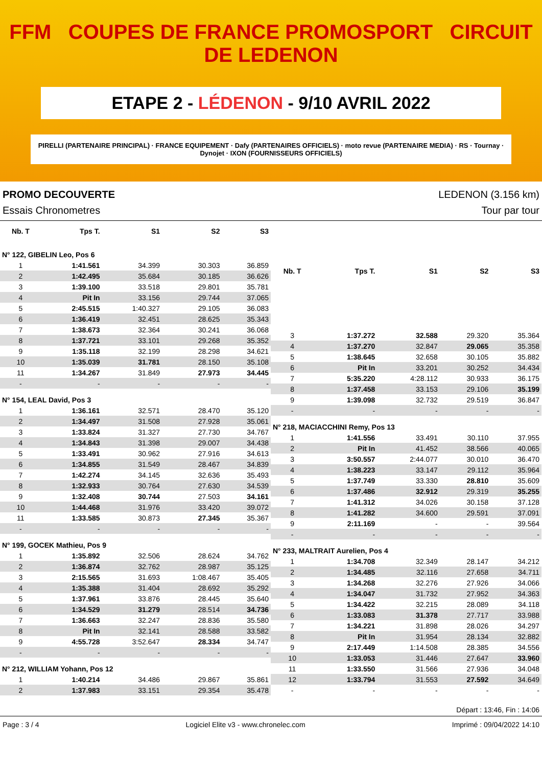FFM COUPES DE FRANCE PROMOSPORT CIRCUIT DE LEDENON
ETAPE 2 - LÉDENON - 9/10 AVRIL 2022
PIRELLI (PARTENAIRE PRINCIPAL) · FRANCE EQUIPEMENT · Dafy (PARTENAIRES OFFICIELS) · moto revue (PARTENAIRE MEDIA) · RS · Tournay · Dynojet · IXON (FOURNISSEURS OFFICIELS)
PROMO DECOUVERTE LEDENON (3.156 km)
Essais Chronometres Tour par tour
| Nb. T | Tps T. | S1 | S2 | S3 |
| --- | --- | --- | --- | --- |
| N° 122, GIBELIN Leo, Pos 6 | | | | |
| 1 | 1:41.561 | 34.399 | 30.303 | 36.859 |
| 2 | 1:42.495 | 35.684 | 30.185 | 36.626 |
| 3 | 1:39.100 | 33.518 | 29.801 | 35.781 |
| 4 | Pit In | 33.156 | 29.744 | 37.065 |
| 5 | 2:45.515 | 1:40.327 | 29.105 | 36.083 |
| 6 | 1:36.419 | 32.451 | 28.625 | 35.343 |
| 7 | 1:38.673 | 32.364 | 30.241 | 36.068 |
| 8 | 1:37.721 | 33.101 | 29.268 | 35.352 |
| 9 | 1:35.118 | 32.199 | 28.298 | 34.621 |
| 10 | 1:35.039 | 31.781 | 28.150 | 35.108 |
| 11 | 1:34.267 | 31.849 | 27.973 | 34.445 |
| - | - | - | - | - |
| N° 154, LEAL David, Pos 3 | | | | |
| 1 | 1:36.161 | 32.571 | 28.470 | 35.120 |
| 2 | 1:34.497 | 31.508 | 27.928 | 35.061 |
| 3 | 1:33.824 | 31.327 | 27.730 | 34.767 |
| 4 | 1:34.843 | 31.398 | 29.007 | 34.438 |
| 5 | 1:33.491 | 30.962 | 27.916 | 34.613 |
| 6 | 1:34.855 | 31.549 | 28.467 | 34.839 |
| 7 | 1:42.274 | 34.145 | 32.636 | 35.493 |
| 8 | 1:32.933 | 30.764 | 27.630 | 34.539 |
| 9 | 1:32.408 | 30.744 | 27.503 | 34.161 |
| 10 | 1:44.468 | 31.976 | 33.420 | 39.072 |
| 11 | 1:33.585 | 30.873 | 27.345 | 35.367 |
| - | - | - | - | - |
| N° 199, GOCEK Mathieu, Pos 9 | | | | |
| 1 | 1:35.892 | 32.506 | 28.624 | 34.762 |
| 2 | 1:36.874 | 32.762 | 28.987 | 35.125 |
| 3 | 2:15.565 | 31.693 | 1:08.467 | 35.405 |
| 4 | 1:35.388 | 31.404 | 28.692 | 35.292 |
| 5 | 1:37.961 | 33.876 | 28.445 | 35.640 |
| 6 | 1:34.529 | 31.279 | 28.514 | 34.736 |
| 7 | 1:36.663 | 32.247 | 28.836 | 35.580 |
| 8 | Pit In | 32.141 | 28.588 | 33.582 |
| 9 | 4:55.728 | 3:52.647 | 28.334 | 34.747 |
| - | - | - | - | - |
| N° 212, WILLIAM Yohann, Pos 12 | | | | |
| 1 | 1:40.214 | 34.486 | 29.867 | 35.861 |
| 2 | 1:37.983 | 33.151 | 29.354 | 35.478 |
| Nb. T | Tps T. | S1 | S2 | S3 |
| --- | --- | --- | --- | --- |
| 3 | 1:37.272 | 32.588 | 29.320 | 35.364 |
| 4 | 1:37.270 | 32.847 | 29.065 | 35.358 |
| 5 | 1:38.645 | 32.658 | 30.105 | 35.882 |
| 6 | Pit In | 33.201 | 30.252 | 34.434 |
| 7 | 5:35.220 | 4:28.112 | 30.933 | 36.175 |
| 8 | 1:37.458 | 33.153 | 29.106 | 35.199 |
| 9 | 1:39.098 | 32.732 | 29.519 | 36.847 |
| - | - | - | - | - |
| N° 218, MACIACCHINI Remy, Pos 13 | | | | |
| 1 | 1:41.556 | 33.491 | 30.110 | 37.955 |
| 2 | Pit In | 41.452 | 38.566 | 40.065 |
| 3 | 3:50.557 | 2:44.077 | 30.010 | 36.470 |
| 4 | 1:38.223 | 33.147 | 29.112 | 35.964 |
| 5 | 1:37.749 | 33.330 | 28.810 | 35.609 |
| 6 | 1:37.486 | 32.912 | 29.319 | 35.255 |
| 7 | 1:41.312 | 34.026 | 30.158 | 37.128 |
| 8 | 1:41.282 | 34.600 | 29.591 | 37.091 |
| 9 | 2:11.169 | - | - | 39.564 |
| - | - | - | - | - |
| N° 233, MALTRAIT Aurelien, Pos 4 | | | | |
| 1 | 1:34.708 | 32.349 | 28.147 | 34.212 |
| 2 | 1:34.485 | 32.116 | 27.658 | 34.711 |
| 3 | 1:34.268 | 32.276 | 27.926 | 34.066 |
| 4 | 1:34.047 | 31.732 | 27.952 | 34.363 |
| 5 | 1:34.422 | 32.215 | 28.089 | 34.118 |
| 6 | 1:33.083 | 31.378 | 27.717 | 33.988 |
| 7 | 1:34.221 | 31.898 | 28.026 | 34.297 |
| 8 | Pit In | 31.954 | 28.134 | 32.882 |
| 9 | 2:17.449 | 1:14.508 | 28.385 | 34.556 |
| 10 | 1:33.053 | 31.446 | 27.647 | 33.960 |
| 11 | 1:33.550 | 31.566 | 27.936 | 34.048 |
| 12 | 1:33.794 | 31.553 | 27.592 | 34.649 |
| - | - | - | - | - |
Départ : 13:46, Fin : 14:06
Page : 3 / 4 Logiciel Elite v3 - www.chronelec.com Imprimé : 09/04/2022 14:10